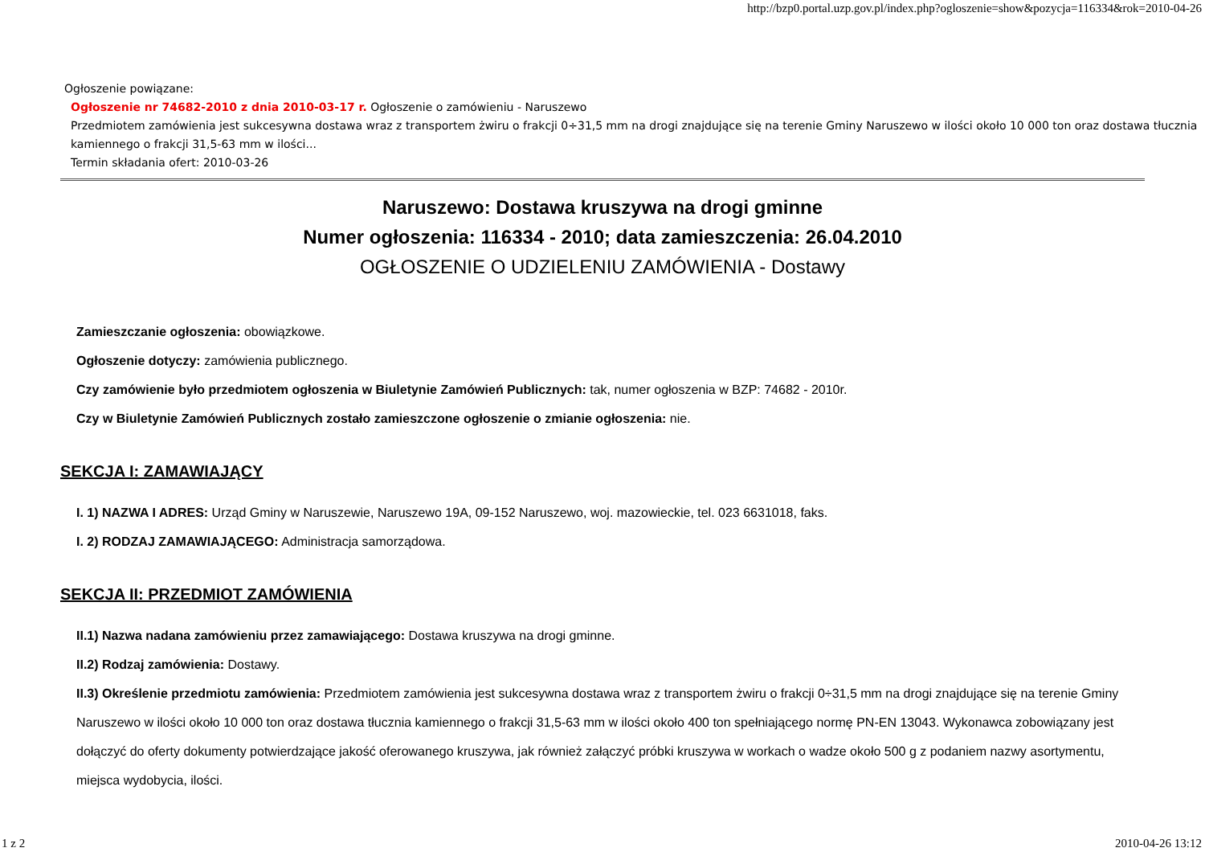http://bzp0.portal.uzp.gov.pl/index.php?ogloszenie=show&pozycja=116334&rok=2010-04-26
Ogłoszenie powiązane:
Ogłoszenie nr 74682-2010 z dnia 2010-03-17 r. Ogłoszenie o zamówieniu - Naruszewo
Przedmiotem zamówienia jest sukcesywna dostawa wraz z transportem żwiru o frakcji 0÷31,5 mm na drogi znajdujące się na terenie Gminy Naruszewo w ilości około 10 000 ton oraz dostawa tłucznia kamiennego o frakcji 31,5-63 mm w ilości...
Termin składania ofert: 2010-03-26
Naruszewo: Dostawa kruszywa na drogi gminne
Numer ogłoszenia: 116334 - 2010; data zamieszczenia: 26.04.2010
OGŁOSZENIE O UDZIELENIU ZAMÓWIENIA - Dostawy
Zamieszczanie ogłoszenia: obowiązkowe.
Ogłoszenie dotyczy: zamówienia publicznego.
Czy zamówienie było przedmiotem ogłoszenia w Biuletynie Zamówień Publicznych: tak, numer ogłoszenia w BZP: 74682 - 2010r.
Czy w Biuletynie Zamówień Publicznych zostało zamieszczone ogłoszenie o zmianie ogłoszenia: nie.
SEKCJA I: ZAMAWIAJĄCY
I. 1) NAZWA I ADRES: Urząd Gminy w Naruszewie, Naruszewo 19A, 09-152 Naruszewo, woj. mazowieckie, tel. 023 6631018, faks.
I. 2) RODZAJ ZAMAWIAJĄCEGO: Administracja samorządowa.
SEKCJA II: PRZEDMIOT ZAMÓWIENIA
II.1) Nazwa nadana zamówieniu przez zamawiającego: Dostawa kruszywa na drogi gminne.
II.2) Rodzaj zamówienia: Dostawy.
II.3) Określenie przedmiotu zamówienia: Przedmiotem zamówienia jest sukcesywna dostawa wraz z transportem żwiru o frakcji 0÷31,5 mm na drogi znajdujące się na terenie Gminy Naruszewo w ilości około 10 000 ton oraz dostawa tłucznia kamiennego o frakcji 31,5-63 mm w ilości około 400 ton spełniającego normę PN-EN 13043. Wykonawca zobowiązany jest dołączyć do oferty dokumenty potwierdzające jakość oferowanego kruszywa, jak również załączyć próbki kruszywa w workach o wadze około 500 g z podaniem nazwy asortymentu, miejsca wydobycia, ilości.
1 z 2 2010-04-26 13:12